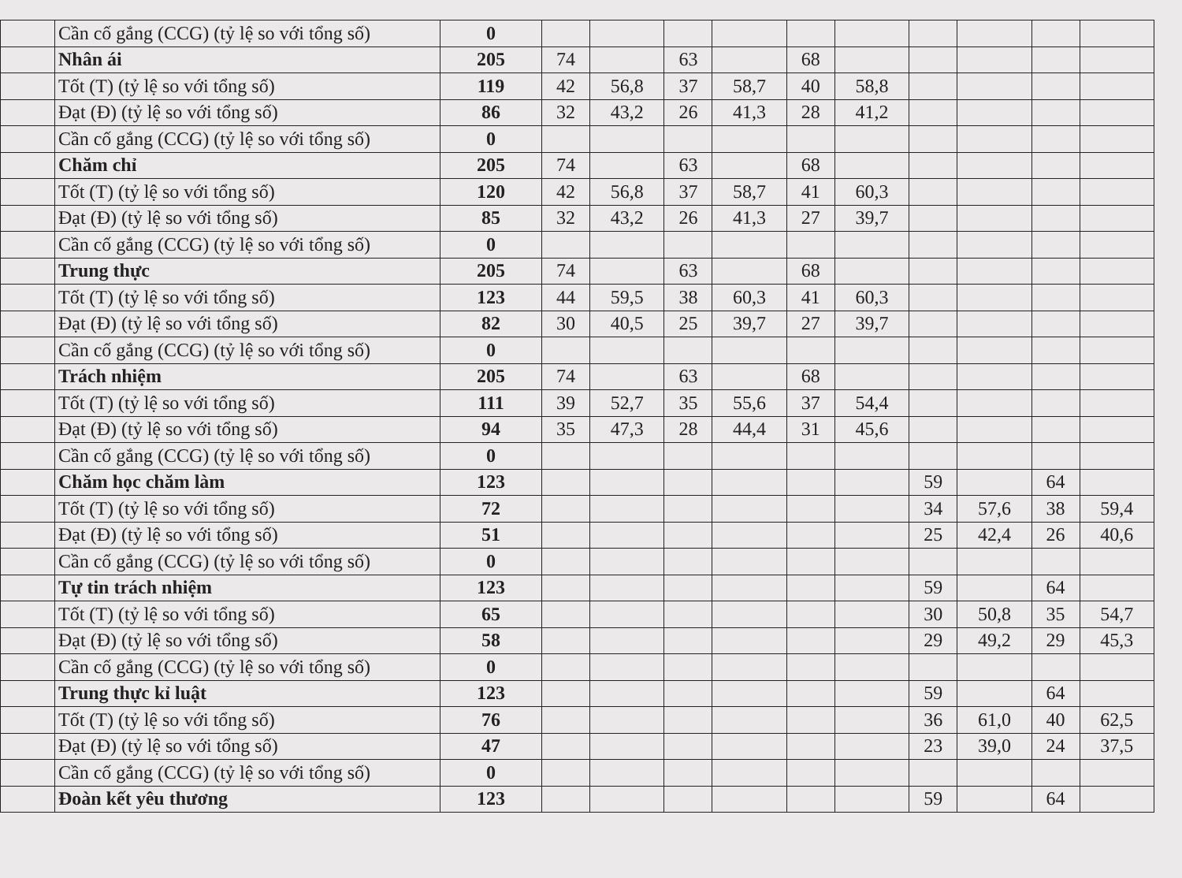| | Cần cố gắng (CCG) (tỷ lệ so với tổng số) | 0 | | | | | | | | | | |
| | Nhân ái | 205 | 74 | | 63 | | 68 | | | | | |
| | Tốt (T) (tỷ lệ so với tổng số) | 119 | 42 | 56,8 | 37 | 58,7 | 40 | 58,8 | | | | |
| | Đạt (Đ) (tỷ lệ so với tổng số) | 86 | 32 | 43,2 | 26 | 41,3 | 28 | 41,2 | | | | |
| | Cần cố gắng (CCG) (tỷ lệ so với tổng số) | 0 | | | | | | | | | | |
| | Chăm chỉ | 205 | 74 | | 63 | | 68 | | | | | |
| | Tốt (T) (tỷ lệ so với tổng số) | 120 | 42 | 56,8 | 37 | 58,7 | 41 | 60,3 | | | | |
| | Đạt (Đ) (tỷ lệ so với tổng số) | 85 | 32 | 43,2 | 26 | 41,3 | 27 | 39,7 | | | | |
| | Cần cố gắng (CCG) (tỷ lệ so với tổng số) | 0 | | | | | | | | | | |
| | Trung thực | 205 | 74 | | 63 | | 68 | | | | | |
| | Tốt (T) (tỷ lệ so với tổng số) | 123 | 44 | 59,5 | 38 | 60,3 | 41 | 60,3 | | | | |
| | Đạt (Đ) (tỷ lệ so với tổng số) | 82 | 30 | 40,5 | 25 | 39,7 | 27 | 39,7 | | | | |
| | Cần cố gắng (CCG) (tỷ lệ so với tổng số) | 0 | | | | | | | | | | |
| | Trách nhiệm | 205 | 74 | | 63 | | 68 | | | | | |
| | Tốt (T) (tỷ lệ so với tổng số) | 111 | 39 | 52,7 | 35 | 55,6 | 37 | 54,4 | | | | |
| | Đạt (Đ) (tỷ lệ so với tổng số) | 94 | 35 | 47,3 | 28 | 44,4 | 31 | 45,6 | | | | |
| | Cần cố gắng (CCG) (tỷ lệ so với tổng số) | 0 | | | | | | | | | | |
| | Chăm học chăm làm | 123 | | | | | | | 59 | | 64 | |
| | Tốt (T) (tỷ lệ so với tổng số) | 72 | | | | | | | 34 | 57,6 | 38 | 59,4 |
| | Đạt (Đ) (tỷ lệ so với tổng số) | 51 | | | | | | | 25 | 42,4 | 26 | 40,6 |
| | Cần cố gắng (CCG) (tỷ lệ so với tổng số) | 0 | | | | | | | | | | |
| | Tự tin trách nhiệm | 123 | | | | | | | 59 | | 64 | |
| | Tốt (T) (tỷ lệ so với tổng số) | 65 | | | | | | | 30 | 50,8 | 35 | 54,7 |
| | Đạt (Đ) (tỷ lệ so với tổng số) | 58 | | | | | | | 29 | 49,2 | 29 | 45,3 |
| | Cần cố gắng (CCG) (tỷ lệ so với tổng số) | 0 | | | | | | | | | | |
| | Trung thực kỉ luật | 123 | | | | | | | 59 | | 64 | |
| | Tốt (T) (tỷ lệ so với tổng số) | 76 | | | | | | | 36 | 61,0 | 40 | 62,5 |
| | Đạt (Đ) (tỷ lệ so với tổng số) | 47 | | | | | | | 23 | 39,0 | 24 | 37,5 |
| | Cần cố gắng (CCG) (tỷ lệ so với tổng số) | 0 | | | | | | | | | | |
| | Đoàn kết yêu thương | 123 | | | | | | | 59 | | 64 | |